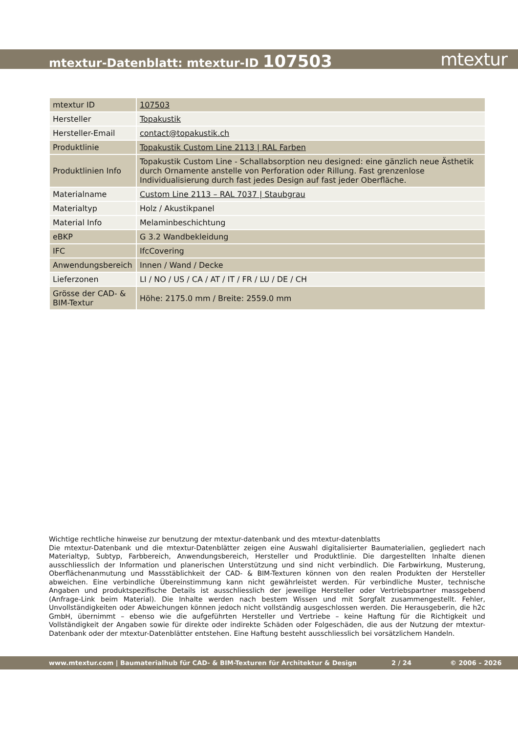mtextur-Datenblatt: mtextur-ID 107503
mtextur
| mtextur ID | 107503 |
| Hersteller | Topakustik |
| Hersteller-Email | contact@topakustik.ch |
| Produktlinie | Topakustik Custom Line 2113 / RAL Farben |
| Produktlinien Info | Topakustik Custom Line - Schallabsorption neu designed: eine gänzlich neue Ästhetik durch Ornamente anstelle von Perforation oder Rillung. Fast grenzenlose Individualisierung durch fast jedes Design auf fast jeder Oberfläche. |
| Materialname | Custom Line 2113 – RAL 7037 / Staubgrau |
| Materialtyp | Holz / Akustikpanel |
| Material Info | Melaminbeschichtung |
| eBKP | G 3.2 Wandbekleidung |
| IFC | IfcCovering |
| Anwendungsbereich | Innen / Wand / Decke |
| Lieferzonen | LI / NO / US / CA / AT / IT / FR / LU / DE / CH |
| Grösse der CAD- & BIM-Textur | Höhe: 2175.0 mm / Breite: 2559.0 mm |
Wichtige rechtliche hinweise zur benutzung der mtextur-datenbank und des mtextur-datenblatts
Die mtextur-Datenbank und die mtextur-Datenblätter zeigen eine Auswahl digitalisierter Baumaterialien, gegliedert nach Materialtyp, Subtyp, Farbbereich, Anwendungsbereich, Hersteller und Produktlinie. Die dargestellten Inhalte dienen ausschliesslich der Information und planerischen Unterstützung und sind nicht verbindlich. Die Farbwirkung, Musterung, Oberflächenanmutung und Massstäblichkeit der CAD- & BIM-Texturen können von den realen Produkten der Hersteller abweichen. Eine verbindliche Übereinstimmung kann nicht gewährleistet werden. Für verbindliche Muster, technische Angaben und produktspezifische Details ist ausschliesslich der jeweilige Hersteller oder Vertriebspartner massgebend (Anfrage-Link beim Material). Die Inhalte werden nach bestem Wissen und mit Sorgfalt zusammengestellt. Fehler, Unvollständigkeiten oder Abweichungen können jedoch nicht vollständig ausgeschlossen werden. Die Herausgeberin, die h2c GmbH, übernimmt – ebenso wie die aufgeführten Hersteller und Vertriebe – keine Haftung für die Richtigkeit und Vollständigkeit der Angaben sowie für direkte oder indirekte Schäden oder Folgeschäden, die aus der Nutzung der mtextur-Datenbank oder der mtextur-Datenblätter entstehen. Eine Haftung besteht ausschliesslich bei vorsätzlichem Handeln.
www.mtextur.com | Baumaterialhub für CAD- & BIM-Texturen für Architektur & Design 2 / 24 © 2006 – 2026